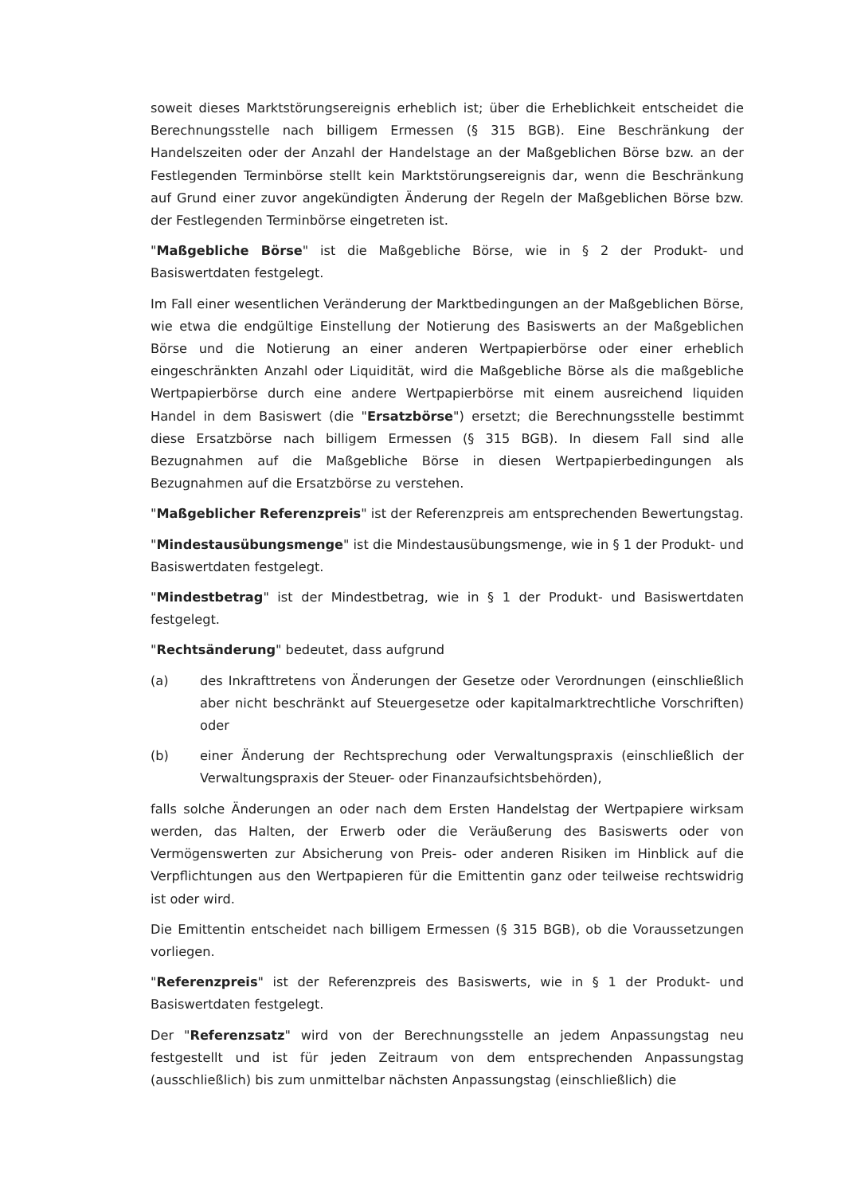soweit dieses Marktstörungsereignis erheblich ist; über die Erheblichkeit entscheidet die Berechnungsstelle nach billigem Ermessen (§ 315 BGB). Eine Beschränkung der Handelszeiten oder der Anzahl der Handelstage an der Maßgeblichen Börse bzw. an der Festlegenden Terminbörse stellt kein Marktstörungsereignis dar, wenn die Beschränkung auf Grund einer zuvor angekündigten Änderung der Regeln der Maßgeblichen Börse bzw. der Festlegenden Terminbörse eingetreten ist.
"Maßgebliche Börse" ist die Maßgebliche Börse, wie in § 2 der Produkt- und Basiswertdaten festgelegt.
Im Fall einer wesentlichen Veränderung der Marktbedingungen an der Maßgeblichen Börse, wie etwa die endgültige Einstellung der Notierung des Basiswerts an der Maßgeblichen Börse und die Notierung an einer anderen Wertpapierbörse oder einer erheblich eingeschränkten Anzahl oder Liquidität, wird die Maßgebliche Börse als die maßgebliche Wertpapierbörse durch eine andere Wertpapierbörse mit einem ausreichend liquiden Handel in dem Basiswert (die "Ersatzbörse") ersetzt; die Berechnungsstelle bestimmt diese Ersatzbörse nach billigem Ermessen (§ 315 BGB). In diesem Fall sind alle Bezugnahmen auf die Maßgebliche Börse in diesen Wertpapierbedingungen als Bezugnahmen auf die Ersatzbörse zu verstehen.
"Maßgeblicher Referenzpreis" ist der Referenzpreis am entsprechenden Bewertungstag.
"Mindestausübungsmenge" ist die Mindestausübungsmenge, wie in § 1 der Produkt- und Basiswertdaten festgelegt.
"Mindestbetrag" ist der Mindestbetrag, wie in § 1 der Produkt- und Basiswertdaten festgelegt.
"Rechtsänderung" bedeutet, dass aufgrund
(a) des Inkrafttretens von Änderungen der Gesetze oder Verordnungen (einschließlich aber nicht beschränkt auf Steuergesetze oder kapitalmarktrechtliche Vorschriften) oder
(b) einer Änderung der Rechtsprechung oder Verwaltungspraxis (einschließlich der Verwaltungspraxis der Steuer- oder Finanzaufsichtsbehörden),
falls solche Änderungen an oder nach dem Ersten Handelstag der Wertpapiere wirksam werden, das Halten, der Erwerb oder die Veräußerung des Basiswerts oder von Vermögenswerten zur Absicherung von Preis- oder anderen Risiken im Hinblick auf die Verpflichtungen aus den Wertpapieren für die Emittentin ganz oder teilweise rechtswidrig ist oder wird.
Die Emittentin entscheidet nach billigem Ermessen (§ 315 BGB), ob die Voraussetzungen vorliegen.
"Referenzpreis" ist der Referenzpreis des Basiswerts, wie in § 1 der Produkt- und Basiswertdaten festgelegt.
Der "Referenzsatz" wird von der Berechnungsstelle an jedem Anpassungstag neu festgestellt und ist für jeden Zeitraum von dem entsprechenden Anpassungstag (ausschließlich) bis zum unmittelbar nächsten Anpassungstag (einschließlich) die